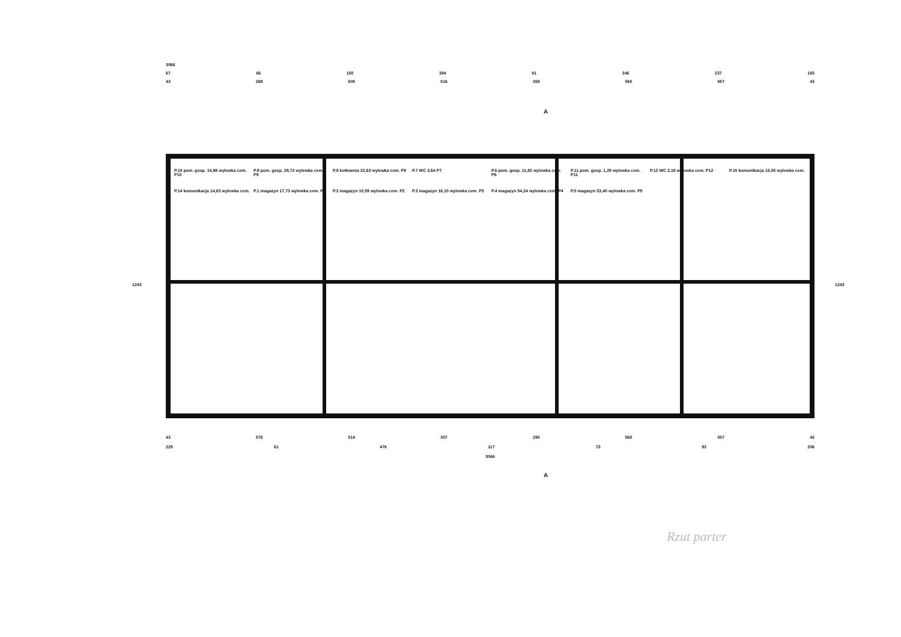3066
67 66 150 394 91 346 237 183
43 269 605 516 269 565 557 43
A
P.10 pom. gosp. 14,98 wylewka cem. P10
P.9 pom. gosp. 29,72 wylewka cem. P9
P.8 kotłownia 32,63 wylewka cem. P8
P.7 WC 3,64 P7
P.6 pom. gosp. 11,82 wylewka cem. P6
P.11 pom. gosp. 1,29 wylewka cem. P11
P.12 WC 3,19 wylewka cem. P12
P.15 komunikacja 15,05 wylewka cem.
P.14 komunikacja 14,63 wylewka cem.
P.1 magazyn 17,73 wylewka cem. P1
P.2 magazyn 10,59 wylewka cem. P2
P.3 magazyn 16,10 wylewka cem. P3
P.4 magazyn 54,24 wylewka cem. P4
P.5 magazyn 53,40 wylewka cem. P5
43 578 514 307 290 565 557 43
229 61 476 117 73 93 206
3066
A
1243 1243
Rzut parter